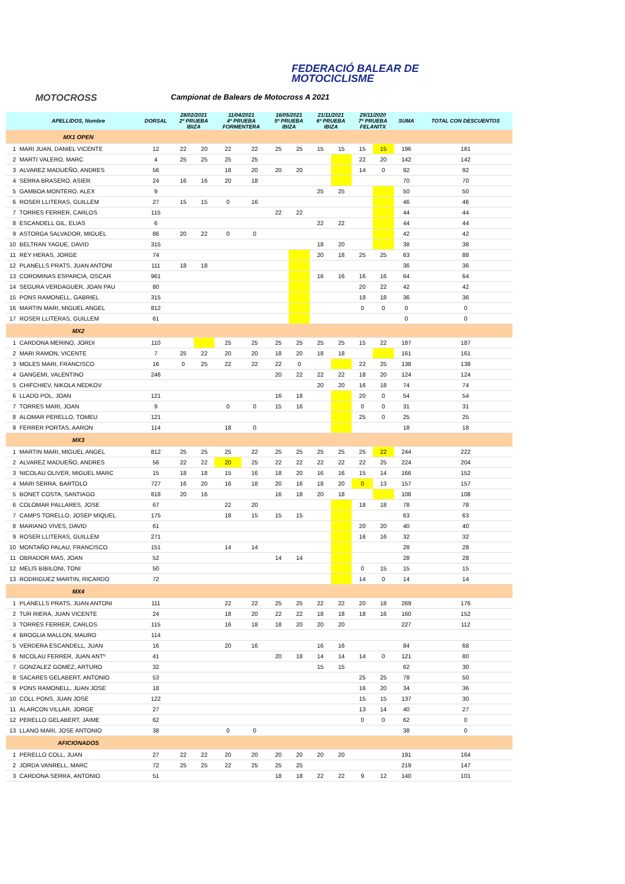FEDERACIÓ BALEAR DE
MOTOCICLISME
MOTOCROSS
Campionat de Balears de Motocross A 2021
| | APELLIDOS, Nombre | DORSAL | 28/02/2021 2ª PRUEBA IBIZA | | 11/04/2021 4ª PRUEBA FORMENTERA | | 16/05/2021 5ª PRUEBA IBIZA | | 21/11/2021 6ª PRUEBA IBIZA | | 29/11/2020 7ª PRUEBA FELANITX | | SUMA | TOTAL CON DESCUENTOS |
| --- | --- | --- | --- | --- | --- | --- | --- | --- | --- | --- | --- | --- | --- | --- |
| | MX1 OPEN | | | | | | | | | | | | | |
| 1 | MARI JUAN, DANIEL VICENTE | 12 | 22 | 20 | 22 | 22 | 25 | 25 | 15 | 15 | 15 | 15 | 196 | 181 |
| 2 | MARTI VALERO, MARC | 4 | 25 | 25 | 25 | 25 | | | | | 22 | 20 | 142 | 142 |
| 3 | ALVAREZ MADUEÑO, ANDRES | 56 | | | 18 | 20 | 20 | 20 | | | 14 | 0 | 92 | 92 |
| 4 | SERRA BRASERO, ASIER | 24 | 16 | 16 | 20 | 18 | | | | | | | 70 | 70 |
| 5 | GAMBOA MONTERO, ALEX | 9 | | | | | | | 25 | 25 | | | 50 | 50 |
| 6 | ROSER LLITERAS, GUILLEM | 27 | 15 | 15 | 0 | 16 | | | | | | | 46 | 46 |
| 7 | TORRES FERRER, CARLOS | 115 | | | | | 22 | 22 | | | | | 44 | 44 |
| 8 | ESCANDELL GIL, ELIAS | 6 | | | | | | | 22 | 22 | | | 44 | 44 |
| 9 | ASTORGA SALVADOR, MIGUEL | 86 | 20 | 22 | 0 | 0 | | | | | | | 42 | 42 |
| 10 | BELTRAN YAGUE, DAVID | 315 | | | | | | | 18 | 20 | | | 38 | 38 |
| 11 | REY HERAS, JORGE | 74 | | | | | | | 20 | 18 | 25 | 25 | 63 | 88 |
| 12 | PLANELLS PRATS, JUAN ANTONI | 111 | 18 | 18 | | | | | | | | | 36 | 36 |
| 13 | COROMINAS ESPARCIA, OSCAR | 961 | | | | | | | 16 | 16 | 16 | 16 | 64 | 64 |
| 14 | SEGURA VERDAGUER, JOAN PAU | 80 | | | | | | | | | 20 | 22 | 42 | 42 |
| 15 | PONS RAMONELL, GABRIEL | 315 | | | | | | | | | 18 | 18 | 36 | 36 |
| 16 | MARTIN MARI, MIGUEL ANGEL | 812 | | | | | | | | | 0 | 0 | 0 | 0 |
| 17 | ROSER LLITERAS, GUILLEM | 61 | | | | | | | | | | | 0 | 0 |
| | MX2 | | | | | | | | | | | | | |
| 1 | CARDONA MERINO, JORDI | 110 | | | 25 | 25 | 25 | 25 | 25 | 25 | 15 | 22 | 187 | 187 |
| 2 | MARI RAMON, VICENTE | 7 | 25 | 22 | 20 | 20 | 18 | 20 | 18 | 18 | | | 161 | 161 |
| 3 | MOLES MARI, FRANCISCO | 16 | 0 | 25 | 22 | 22 | 22 | 0 | | | 22 | 25 | 138 | 138 |
| 4 | GANGEMI, VALENTINO | 246 | | | | | 20 | 22 | 22 | 22 | 18 | 20 | 124 | 124 |
| 5 | CHIFCHIEV, NIKOLA NEDKOV | | | | | | | | 20 | 20 | 16 | 18 | 74 | 74 |
| 6 | LLADO POL, JOAN | 121 | | | | | 16 | 18 | | | 20 | 0 | 54 | 54 |
| 7 | TORRES MARI, JOAN | 9 | | | 0 | 0 | 15 | 16 | | | 0 | 0 | 31 | 31 |
| 8 | ALOMAR PERELLO, TOMEU | 121 | | | | | | | | | 25 | 0 | 25 | 25 |
| 9 | FERRER PORTAS, AARON | 114 | | | 18 | 0 | | | | | | | 18 | 18 |
| | MX3 | | | | | | | | | | | | | |
| 1 | MARTIN MARI, MIGUEL ANGEL | 812 | 25 | 25 | 25 | 22 | 25 | 25 | 25 | 25 | 25 | 22 | 244 | 222 |
| 2 | ALVAREZ MADUEÑO, ANDRES | 56 | 22 | 22 | 20 | 25 | 22 | 22 | 22 | 22 | 22 | 25 | 224 | 204 |
| 3 | NICOLAU OLIVER, MIGUEL MARC | 15 | 18 | 18 | 15 | 16 | 18 | 20 | 16 | 16 | 15 | 14 | 166 | 152 |
| 4 | MARI SERRA, BARTOLO | 727 | 16 | 20 | 16 | 18 | 20 | 16 | 18 | 20 | 0 | 13 | 157 | 157 |
| 5 | BONET COSTA, SANTIAGO | 818 | 20 | 16 | | | 16 | 18 | 20 | 18 | | | 108 | 108 |
| 6 | COLOMAR PALLARES, JOSE | 67 | | | 22 | 20 | | | | | 18 | 18 | 78 | 78 |
| 7 | CAMPS TORELLO, JOSEP MIQUEL | 175 | | | 18 | 15 | 15 | 15 | | | | | 63 | 63 |
| 8 | MARIANO VIVES, DAVID | 61 | | | | | | | | | 20 | 20 | 40 | 40 |
| 9 | ROSER LLITERAS, GUILLEM | 271 | | | | | | | | | 16 | 16 | 32 | 32 |
| 10 | MONTAÑO PALAU, FRANCISCO | 151 | | | 14 | 14 | | | | | | | 28 | 28 |
| 11 | OBRADOR MAS, JOAN | 52 | | | | | 14 | 14 | | | | | 28 | 28 |
| 12 | MELIS BIBILONI, TONI | 50 | | | | | | | | | 0 | 15 | 15 | 15 |
| 13 | RODRIGUEZ MARTIN, RICARDO | 72 | | | | | | | | | 14 | 0 | 14 | 14 |
| | MX4 | | | | | | | | | | | | | |
| 1 | PLANELLS PRATS, JUAN ANTONI | 111 | | | 22 | 22 | 25 | 25 | 22 | 22 | 20 | 18 | 269 | 176 |
| 2 | TUR RIERA, JUAN VICENTE | 24 | | | 18 | 20 | 22 | 22 | 18 | 18 | 18 | 16 | 160 | 152 |
| 3 | TORRES FERRER, CARLOS | 115 | | | 16 | 18 | 18 | 20 | 20 | 20 | | | 227 | 112 |
| 4 | BROGLIA MALLON, MAURO | 114 | | | | | | | | | | | | |
| 5 | VERDERA ESCANDELL, JUAN | 16 | | | 20 | 16 | | | 16 | 16 | | | 84 | 68 |
| 6 | NICOLAU FERRER, JUAN ANTº | 41 | | | | | 20 | 18 | 14 | 14 | 14 | 0 | 121 | 80 |
| 7 | GONZALEZ GOMEZ, ARTURO | 32 | | | | | | | 15 | 15 | | | 62 | 30 |
| 8 | SACARES GELABERT, ANTONIO | 53 | | | | | | | | | 25 | 25 | 78 | 50 |
| 9 | PONS RAMONELL, JUAN JOSE | 18 | | | | | | | | | 16 | 20 | 34 | 36 |
| 10 | COLL PONS, JUAN JOSE | 122 | | | | | | | | | 15 | 15 | 137 | 30 |
| 11 | ALARCON VILLAR, JORGE | 27 | | | | | | | | | 13 | 14 | 40 | 27 |
| 12 | PERELLO GELABERT, JAIME | 62 | | | | | | | | | 0 | 0 | 62 | 0 |
| 13 | LLANO MARI, JOSE ANTONIO | 38 | | | 0 | 0 | | | | | | | 38 | 0 |
| | AFICIONADOS | | | | | | | | | | | | | |
| 1 | PERELLO COLL, JUAN | 27 | 22 | 22 | 20 | 20 | 20 | 20 | 20 | 20 | | | 191 | 164 |
| 2 | JORDA VANRELL, MARC | 72 | 25 | 25 | 22 | 25 | 25 | 25 | | | | | 219 | 147 |
| 3 | CARDONA SERRA, ANTONIO | 51 | | | | | 18 | 18 | 22 | 22 | 9 | 12 | 140 | 101 |